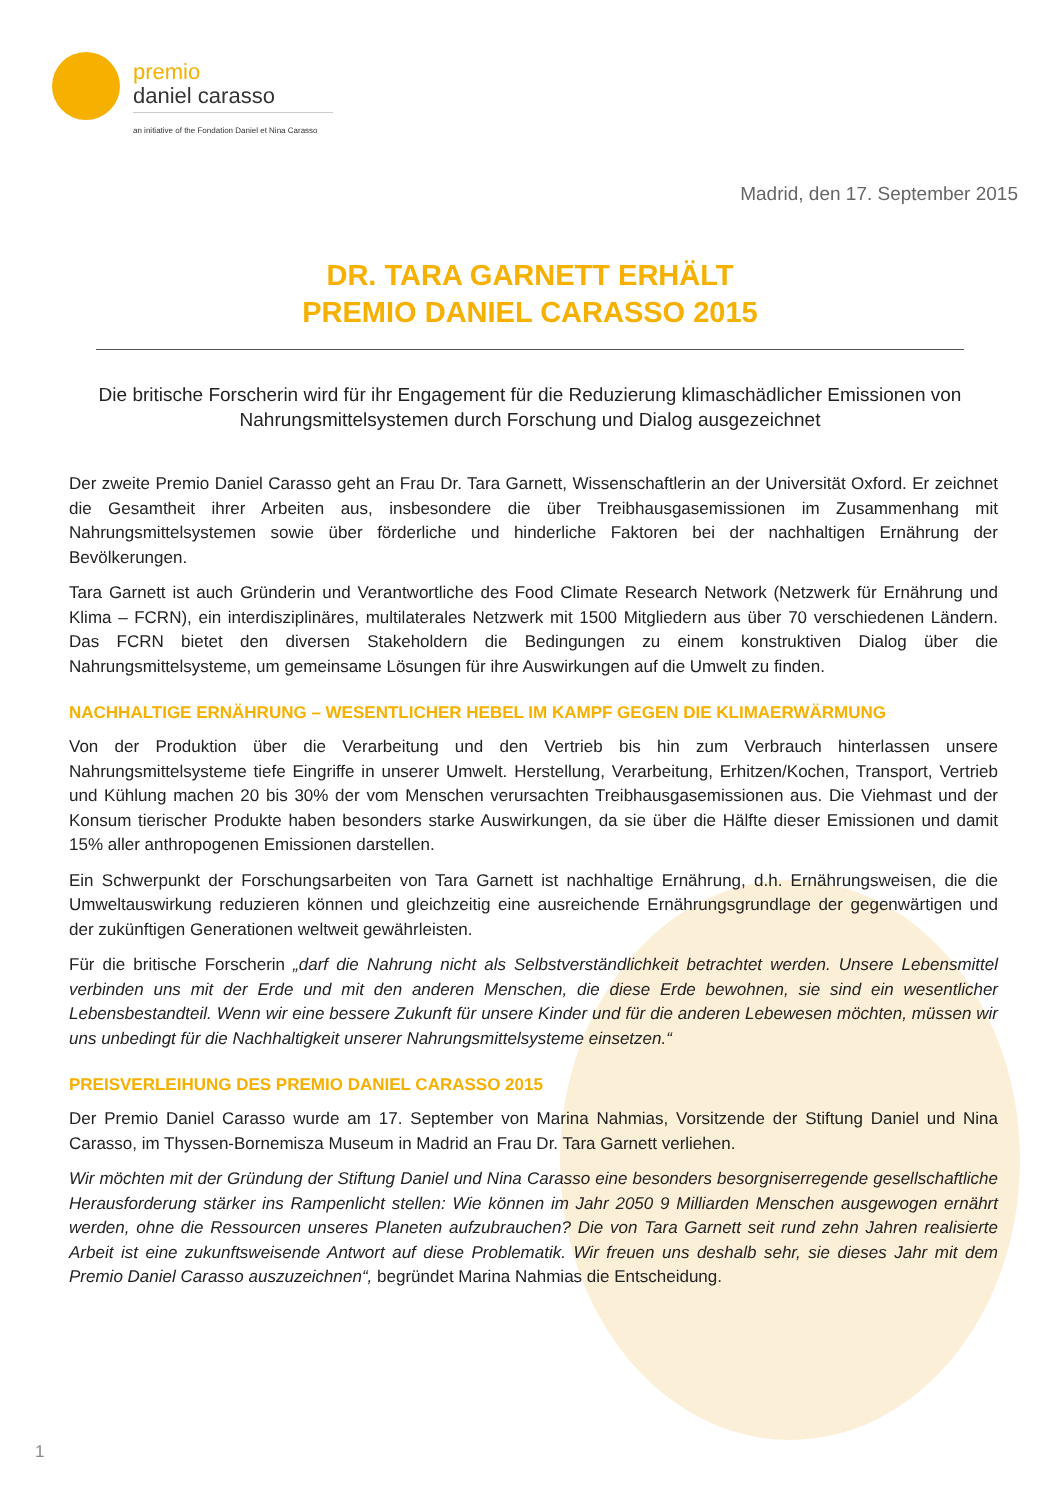premio
daniel carasso
an initiative of the Fondation Daniel et Nina Carasso
Madrid, den 17. September 2015
DR. TARA GARNETT ERHÄLT
PREMIO DANIEL CARASSO 2015
Die britische Forscherin wird für ihr Engagement für die Reduzierung klimaschädlicher Emissionen von Nahrungsmittelsystemen durch Forschung und Dialog ausgezeichnet
Der zweite Premio Daniel Carasso geht an Frau Dr. Tara Garnett, Wissenschaftlerin an der Universität Oxford. Er zeichnet die Gesamtheit ihrer Arbeiten aus, insbesondere die über Treibhausgasemissionen im Zusammenhang mit Nahrungsmittelsystemen sowie über förderliche und hinderliche Faktoren bei der nachhaltigen Ernährung der Bevölkerungen.
Tara Garnett ist auch Gründerin und Verantwortliche des Food Climate Research Network (Netzwerk für Ernährung und Klima – FCRN), ein interdisziplinäres, multilaterales Netzwerk mit 1500 Mitgliedern aus über 70 verschiedenen Ländern. Das FCRN bietet den diversen Stakeholdern die Bedingungen zu einem konstruktiven Dialog über die Nahrungsmittelsysteme, um gemeinsame Lösungen für ihre Auswirkungen auf die Umwelt zu finden.
NACHHALTIGE ERNÄHRUNG – WESENTLICHER HEBEL IM KAMPF GEGEN DIE KLIMAERWÄRMUNG
Von der Produktion über die Verarbeitung und den Vertrieb bis hin zum Verbrauch hinterlassen unsere Nahrungsmittelsysteme tiefe Eingriffe in unserer Umwelt. Herstellung, Verarbeitung, Erhitzen/Kochen, Transport, Vertrieb und Kühlung machen 20 bis 30% der vom Menschen verursachten Treibhausgasemissionen aus. Die Viehmast und der Konsum tierischer Produkte haben besonders starke Auswirkungen, da sie über die Hälfte dieser Emissionen und damit 15% aller anthropogenen Emissionen darstellen.
Ein Schwerpunkt der Forschungsarbeiten von Tara Garnett ist nachhaltige Ernährung, d.h. Ernährungsweisen, die die Umweltauswirkung reduzieren können und gleichzeitig eine ausreichende Ernährungsgrundlage der gegenwärtigen und der zukünftigen Generationen weltweit gewährleisten.
Für die britische Forscherin „darf die Nahrung nicht als Selbstverständlichkeit betrachtet werden. Unsere Lebensmittel verbinden uns mit der Erde und mit den anderen Menschen, die diese Erde bewohnen, sie sind ein wesentlicher Lebensbestandteil. Wenn wir eine bessere Zukunft für unsere Kinder und für die anderen Lebewesen möchten, müssen wir uns unbedingt für die Nachhaltigkeit unserer Nahrungsmittelsysteme einsetzen.“
PREISVERLEIHUNG DES PREMIO DANIEL CARASSO 2015
Der Premio Daniel Carasso wurde am 17. September von Marina Nahmias, Vorsitzende der Stiftung Daniel und Nina Carasso, im Thyssen-Bornemisza Museum in Madrid an Frau Dr. Tara Garnett verliehen.
Wir möchten mit der Gründung der Stiftung Daniel und Nina Carasso eine besonders besorgniserregende gesellschaftliche Herausforderung stärker ins Rampenlicht stellen: Wie können im Jahr 2050 9 Milliarden Menschen ausgewogen ernährt werden, ohne die Ressourcen unseres Planeten aufzubrauchen? Die von Tara Garnett seit rund zehn Jahren realisierte Arbeit ist eine zukunftsweisende Antwort auf diese Problematik. Wir freuen uns deshalb sehr, sie dieses Jahr mit dem Premio Daniel Carasso auszuzeichnen“, begründet Marina Nahmias die Entscheidung.
1